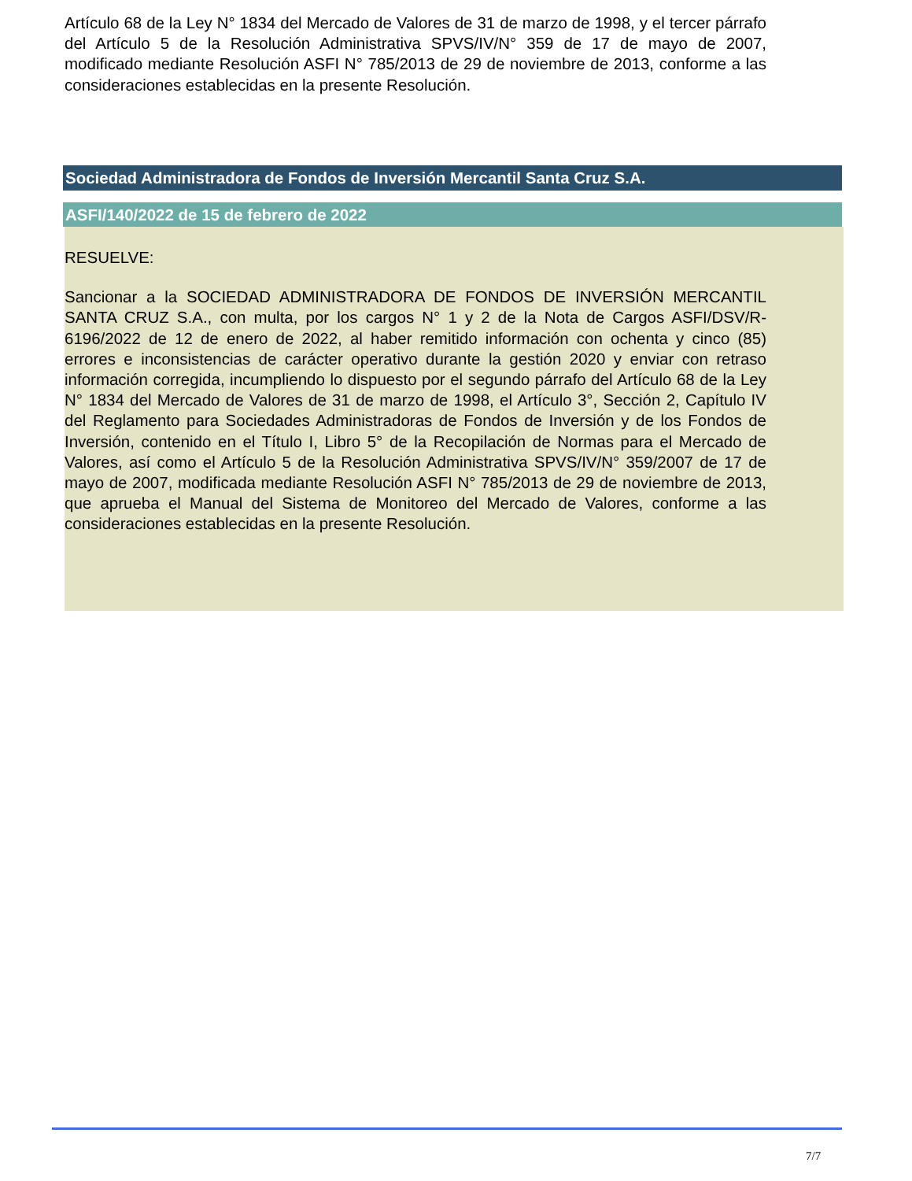Artículo 68 de la Ley N° 1834 del Mercado de Valores de 31 de marzo de 1998, y el tercer párrafo del Artículo 5 de la Resolución Administrativa SPVS/IV/N° 359 de 17 de mayo de 2007, modificado mediante Resolución ASFI N° 785/2013 de 29 de noviembre de 2013, conforme a las consideraciones establecidas en la presente Resolución.
Sociedad Administradora de Fondos de Inversión Mercantil Santa Cruz S.A.
ASFI/140/2022 de 15 de febrero de 2022
RESUELVE:
Sancionar a la SOCIEDAD ADMINISTRADORA DE FONDOS DE INVERSIÓN MERCANTIL SANTA CRUZ S.A., con multa, por los cargos N° 1 y 2 de la Nota de Cargos ASFI/DSV/R-6196/2022 de 12 de enero de 2022, al haber remitido información con ochenta y cinco (85) errores e inconsistencias de carácter operativo durante la gestión 2020 y enviar con retraso información corregida, incumpliendo lo dispuesto por el segundo párrafo del Artículo 68 de la Ley N° 1834 del Mercado de Valores de 31 de marzo de 1998, el Artículo 3°, Sección 2, Capítulo IV del Reglamento para Sociedades Administradoras de Fondos de Inversión y de los Fondos de Inversión, contenido en el Título I, Libro 5° de la Recopilación de Normas para el Mercado de Valores, así como el Artículo 5 de la Resolución Administrativa SPVS/IV/N° 359/2007 de 17 de mayo de 2007, modificada mediante Resolución ASFI N° 785/2013 de 29 de noviembre de 2013, que aprueba el Manual del Sistema de Monitoreo del Mercado de Valores, conforme a las consideraciones establecidas en la presente Resolución.
7/7